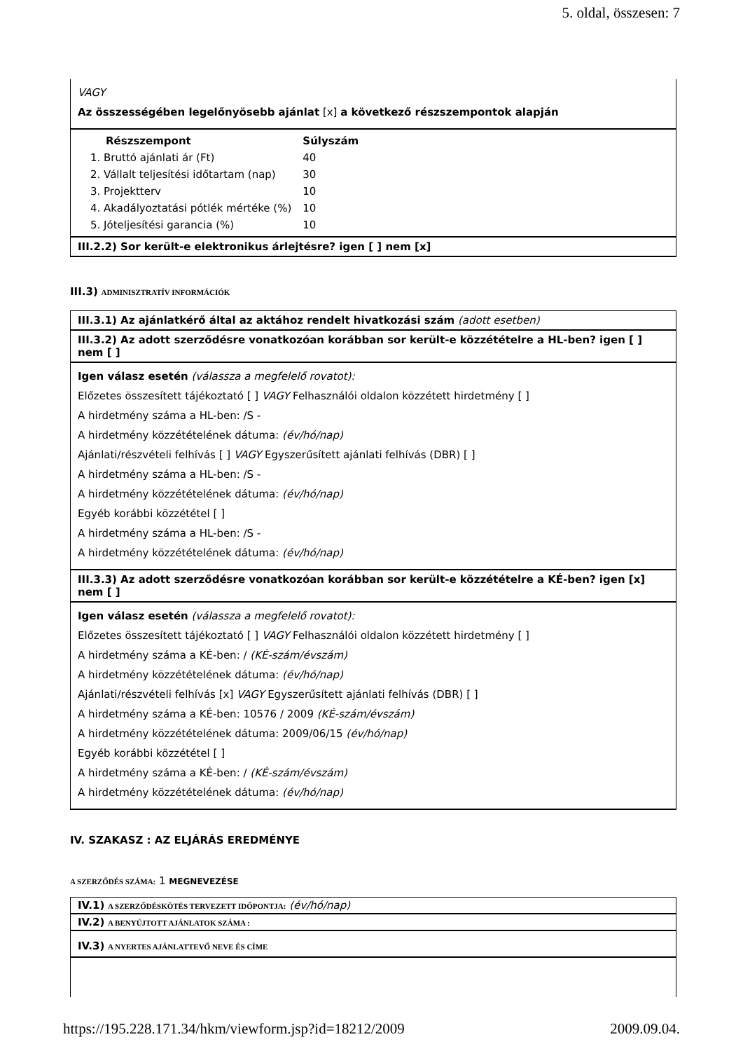5. oldal, összesen: 7
VAGY
Az összességében legelőnyösebb ajánlat [x] a következő részszempontok alapján
| Részszempont | Súlyszám |
| --- | --- |
| 1. Bruttó ajánlati ár (Ft) | 40 |
| 2. Vállalt teljesítési időtartam (nap) | 30 |
| 3. Projektterv | 10 |
| 4. Akadályoztatási pótlék mértéke (%) | 10 |
| 5. Jóteljesítési garancia (%) | 10 |
III.2.2) Sor került-e elektronikus árlejtésre? igen [ ] nem [x]
III.3) ADMINISZTRATÍV INFORMÁCIÓK
III.3.1) Az ajánlatkérő által az aktához rendelt hivatkozási szám (adott esetben)
III.3.2) Az adott szerződésre vonatkozóan korábban sor került-e közzétételre a HL-ben? igen [ ] nem [ ]
Igen válasz esetén (válassza a megfelelő rovatot):
Előzetes összesített tájékoztató [ ] VAGY Felhasználói oldalon közzétett hirdetmény [ ]
A hirdetmény száma a HL-ben: /S -
A hirdetmény közzétételének dátuma: (év/hó/nap)
Ajánlati/részvételi felhívás [ ] VAGY Egyszerűsített ajánlati felhívás (DBR) [ ]
A hirdetmény száma a HL-ben: /S -
A hirdetmény közzétételének dátuma: (év/hó/nap)
Egyéb korábbi közzététel [ ]
A hirdetmény száma a HL-ben: /S -
A hirdetmény közzétételének dátuma: (év/hó/nap)
III.3.3) Az adott szerződésre vonatkozóan korábban sor került-e közzétételre a KÉ-ben? igen [x] nem [ ]
Igen válasz esetén (válassza a megfelelő rovatot):
Előzetes összesített tájékoztató [ ] VAGY Felhasználói oldalon közzétett hirdetmény [ ]
A hirdetmény száma a KÉ-ben: / (KÉ-szám/évszám)
A hirdetmény közzétételének dátuma: (év/hó/nap)
Ajánlati/részvételi felhívás [x] VAGY Egyszerűsített ajánlati felhívás (DBR) [ ]
A hirdetmény száma a KÉ-ben: 10576 / 2009 (KÉ-szám/évszám)
A hirdetmény közzétételének dátuma: 2009/06/15 (év/hó/nap)
Egyéb korábbi közzététel [ ]
A hirdetmény száma a KÉ-ben: / (KÉ-szám/évszám)
A hirdetmény közzétételének dátuma: (év/hó/nap)
IV. SZAKASZ : AZ ELJÁRÁS EREDMÉNYE
A SZERZŐDÉS SZÁMA: 1 MEGNEVEZÉSE
IV.1) A SZERZŐDÉSKÖTÉS TERVEZETT IDŐPONTJA: (év/hó/nap)
IV.2) A BENYÚJTOTT AJÁNLATOK SZÁMA :
IV.3) A NYERTES AJÁNLATTEVŐ NEVE ÉS CÍME
https://195.228.171.34/hkm/viewform.jsp?id=18212/2009 2009.09.04.